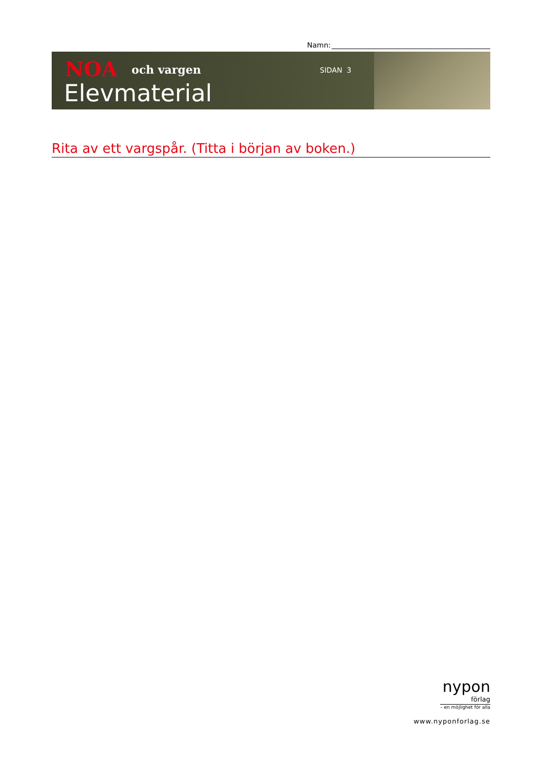Namn:
NOA och vargen
Elevmaterial
SIDAN 3
Rita av ett vargspår. (Titta i början av boken.)
nypon
förlag
– en möjlighet för alla
www.nyponforlag.se